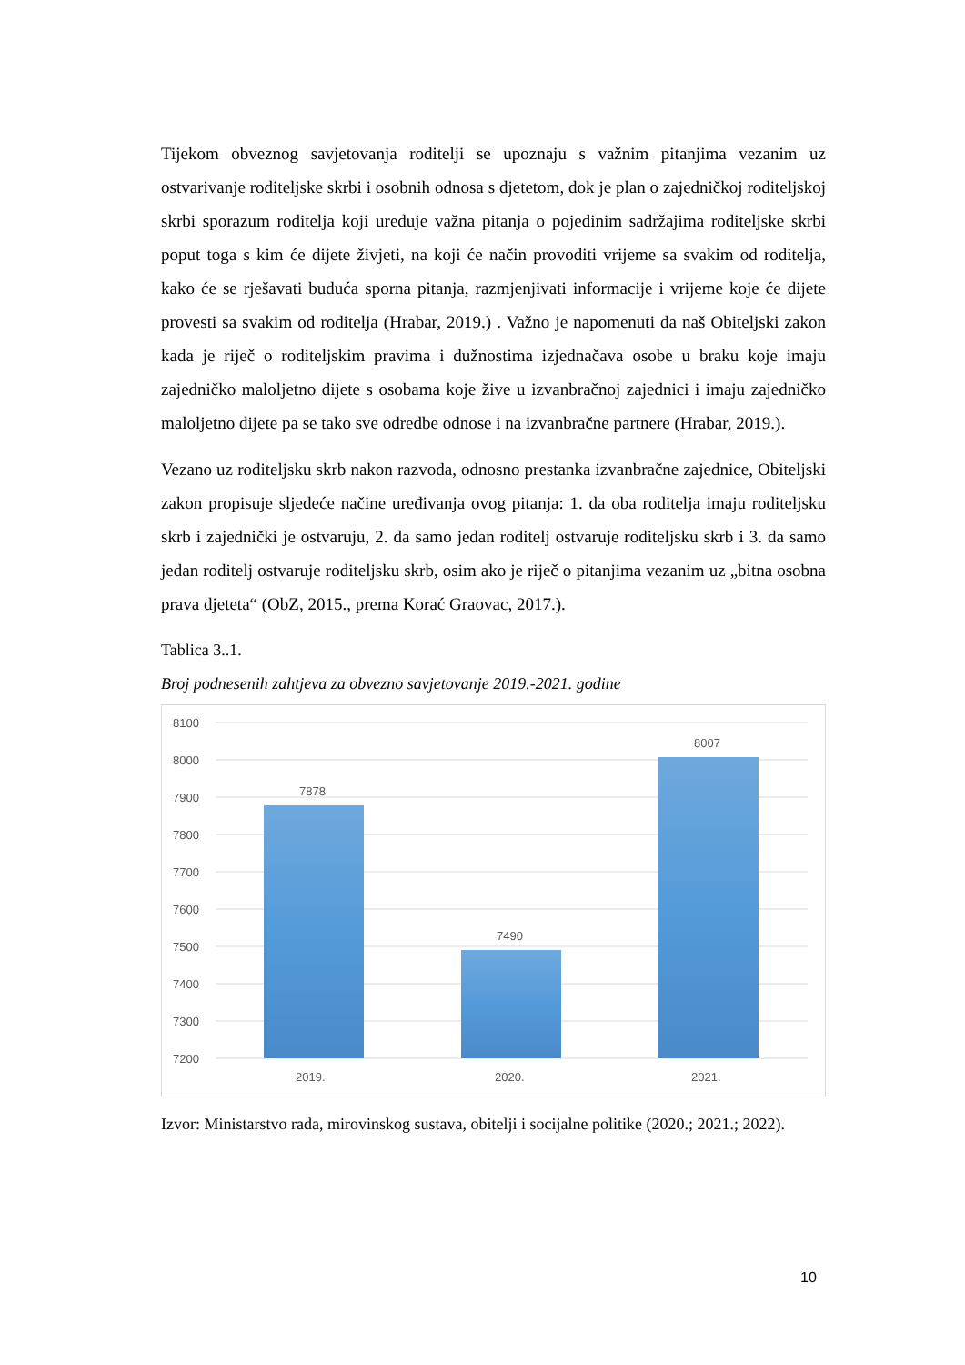Tijekom obveznog savjetovanja roditelji se upoznaju s važnim pitanjima vezanim uz ostvarivanje roditeljske skrbi i osobnih odnosa s djetetom, dok je plan o zajedničkoj roditeljskoj skrbi sporazum roditelja koji uređuje važna pitanja o pojedinim sadržajima roditeljske skrbi poput toga s kim će dijete živjeti, na koji će način provoditi vrijeme sa svakim od roditelja, kako će se rješavati buduća sporna pitanja, razmjenjivati informacije i vrijeme koje će dijete provesti sa svakim od roditelja (Hrabar, 2019.) . Važno je napomenuti da naš Obiteljski zakon kada je riječ o roditeljskim pravima i dužnostima izjednačava osobe u braku koje imaju zajedničko maloljetno dijete s osobama koje žive u izvanbračnoj zajednici i imaju zajedničko maloljetno dijete pa se tako sve odredbe odnose i na izvanbračne partnere (Hrabar, 2019.).
Vezano uz roditeljsku skrb nakon razvoda, odnosno prestanka izvanbračne zajednice, Obiteljski zakon propisuje sljedeće načine uređivanja ovog pitanja: 1. da oba roditelja imaju roditeljsku skrb i zajednički je ostvaruju, 2. da samo jedan roditelj ostvaruje roditeljsku skrb i 3. da samo jedan roditelj ostvaruje roditeljsku skrb, osim ako je riječ o pitanjima vezanim uz „bitna osobna prava djeteta“ (ObZ, 2015., prema Korać Graovac, 2017.).
Tablica 3..1.
Broj podnesenih zahtjeva za obvezno savjetovanje 2019.-2021. godine
8100
8000
7900
7800
7700
7600
7500
7400
7300
7200
7878
7490
8007
2019.
2020.
2021.
Izvor: Ministarstvo rada, mirovinskog sustava, obitelji i socijalne politike (2020.; 2021.; 2022).
10